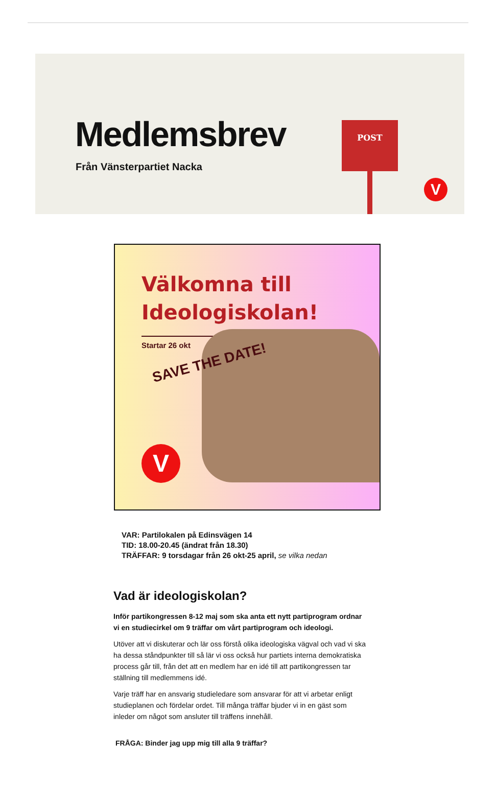Medlemsbrev
Från Vänsterpartiet Nacka
POST
V
Välkomna till
Ideologiskolan!
Startar 26 okt
SAVE THE DATE!
V
VAR: Partilokalen på Edinsvägen 14
TID: 18.00-20.45 (ändrat från 18.30)
TRÄFFAR: 9 torsdagar från 26 okt-25 april, se vilka nedan
Vad är ideologiskolan?
Inför partikongressen 8-12 maj som ska anta ett nytt partiprogram ordnar vi en studiecirkel om 9 träffar om vårt partiprogram och ideologi.
Utöver att vi diskuterar och lär oss förstå olika ideologiska vägval och vad vi ska ha dessa ståndpunkter till så lär vi oss också hur partiets interna demokratiska process går till, från det att en medlem har en idé till att partikongressen tar ställning till medlemmens idé.
Varje träff har en ansvarig studieledare som ansvarar för att vi arbetar enligt studieplanen och fördelar ordet. Till många träffar bjuder vi in en gäst som inleder om något som ansluter till träffens innehåll.
FRÅGA: Binder jag upp mig till alla 9 träffar?